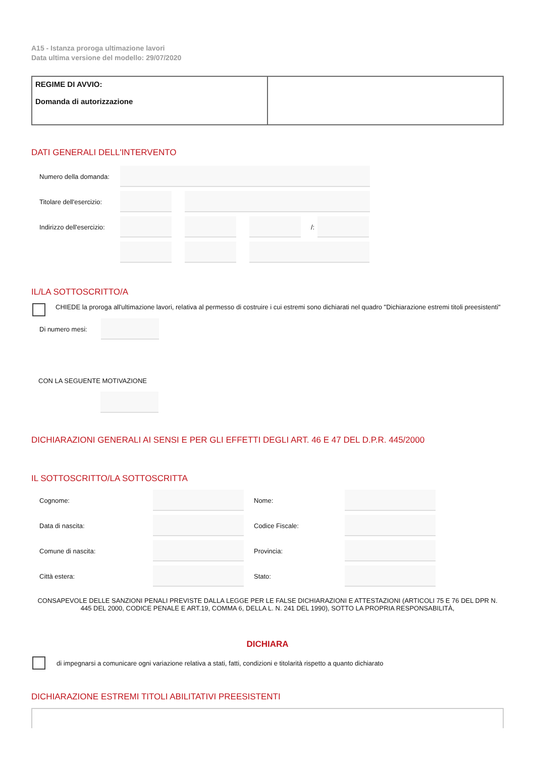A15 - Istanza proroga ultimazione lavori
Data ultima versione del modello: 29/07/2020
REGIME DI AVVIO:
Domanda di autorizzazione
DATI GENERALI DELL'INTERVENTO
Numero della domanda:
Titolare dell'esercizio:
Indirizzo dell'esercizio:
/:
IL/LA SOTTOSCRITTO/A
CHIEDE la proroga all'ultimazione lavori, relativa al permesso di costruire i cui estremi sono dichiarati nel quadro "Dichiarazione estremi titoli preesistenti"
Di numero mesi:
CON LA SEGUENTE MOTIVAZIONE
DICHIARAZIONI GENERALI AI SENSI E PER GLI EFFETTI DEGLI ART. 46 E 47 DEL D.P.R. 445/2000
IL SOTTOSCRITTO/LA SOTTOSCRITTA
Cognome:
Nome:
Data di nascita:
Codice Fiscale:
Comune di nascita:
Provincia:
Città estera:
Stato:
CONSAPEVOLE DELLE SANZIONI PENALI PREVISTE DALLA LEGGE PER LE FALSE DICHIARAZIONI E ATTESTAZIONI (ARTICOLI 75 E 76 DEL DPR N. 445 DEL 2000, CODICE PENALE E ART.19, COMMA 6, DELLA L. N. 241 DEL 1990), SOTTO LA PROPRIA RESPONSABILITÀ,
DICHIARA
di impegnarsi a comunicare ogni variazione relativa a stati, fatti, condizioni e titolarità rispetto a quanto dichiarato
DICHIARAZIONE ESTREMI TITOLI ABILITATIVI PREESISTENTI